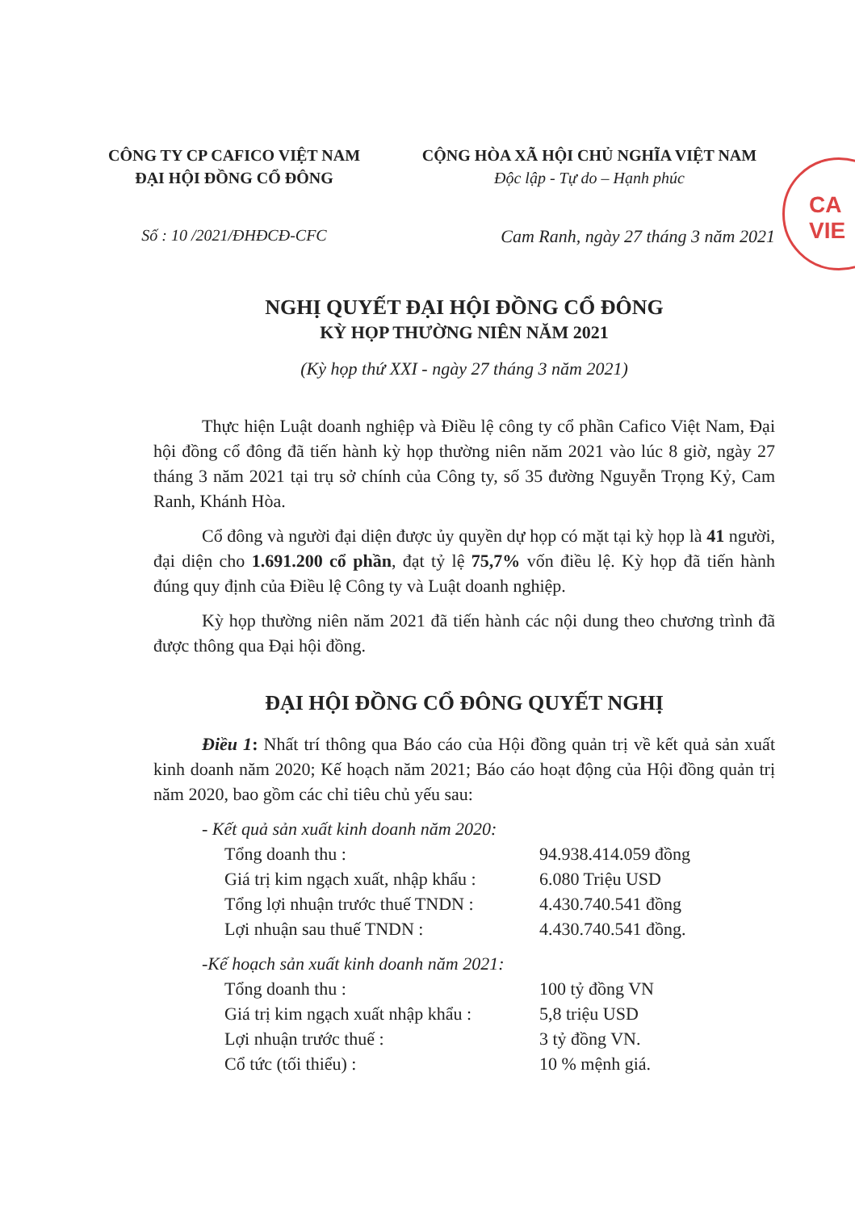CA
VIE
CÔNG TY CP CAFICO VIỆT NAM
ĐẠI HỘI ĐỒNG CỔ ĐÔNG
CỘNG HÒA XÃ HỘI CHỦ NGHĨA VIỆT NAM
Độc lập - Tự do – Hạnh phúc
Số : 10 /2021/ĐHĐCĐ-CFC Cam Ranh, ngày 27 tháng 3 năm 2021
NGHỊ QUYẾT ĐẠI HỘI ĐỒNG CỔ ĐÔNG
KỲ HỌP THƯỜNG NIÊN NĂM 2021
(Kỳ họp thứ XXI - ngày 27 tháng 3 năm 2021)
Thực hiện Luật doanh nghiệp và Điều lệ công ty cổ phần Cafico Việt Nam, Đại hội đồng cổ đông đã tiến hành kỳ họp thường niên năm 2021 vào lúc 8 giờ, ngày 27 tháng 3 năm 2021 tại trụ sở chính của Công ty, số 35 đường Nguyễn Trọng Kỷ, Cam Ranh, Khánh Hòa.
Cổ đông và người đại diện được ủy quyền dự họp có mặt tại kỳ họp là 41 người, đại diện cho 1.691.200 cổ phần, đạt tỷ lệ 75,7% vốn điều lệ. Kỳ họp đã tiến hành đúng quy định của Điều lệ Công ty và Luật doanh nghiệp.
Kỳ họp thường niên năm 2021 đã tiến hành các nội dung theo chương trình đã được thông qua Đại hội đồng.
ĐẠI HỘI ĐỒNG CỔ ĐÔNG QUYẾT NGHỊ
Điều 1: Nhất trí thông qua Báo cáo của Hội đồng quản trị về kết quả sản xuất kinh doanh năm 2020; Kế hoạch năm 2021; Báo cáo hoạt động của Hội đồng quản trị năm 2020, bao gồm các chỉ tiêu chủ yếu sau:
- Kết quả sản xuất kinh doanh năm 2020:
Tổng doanh thu : 94.938.414.059 đồng
Giá trị kim ngạch xuất, nhập khẩu : 6.080 Triệu USD
Tổng lợi nhuận trước thuế TNDN : 4.430.740.541 đồng
Lợi nhuận sau thuế TNDN : 4.430.740.541 đồng.
-Kế hoạch sản xuất kinh doanh năm 2021:
Tổng doanh thu : 100 tỷ đồng VN
Giá trị kim ngạch xuất nhập khẩu : 5,8 triệu USD
Lợi nhuận trước thuế : 3 tỷ đồng VN.
Cổ tức (tối thiểu) : 10 % mệnh giá.